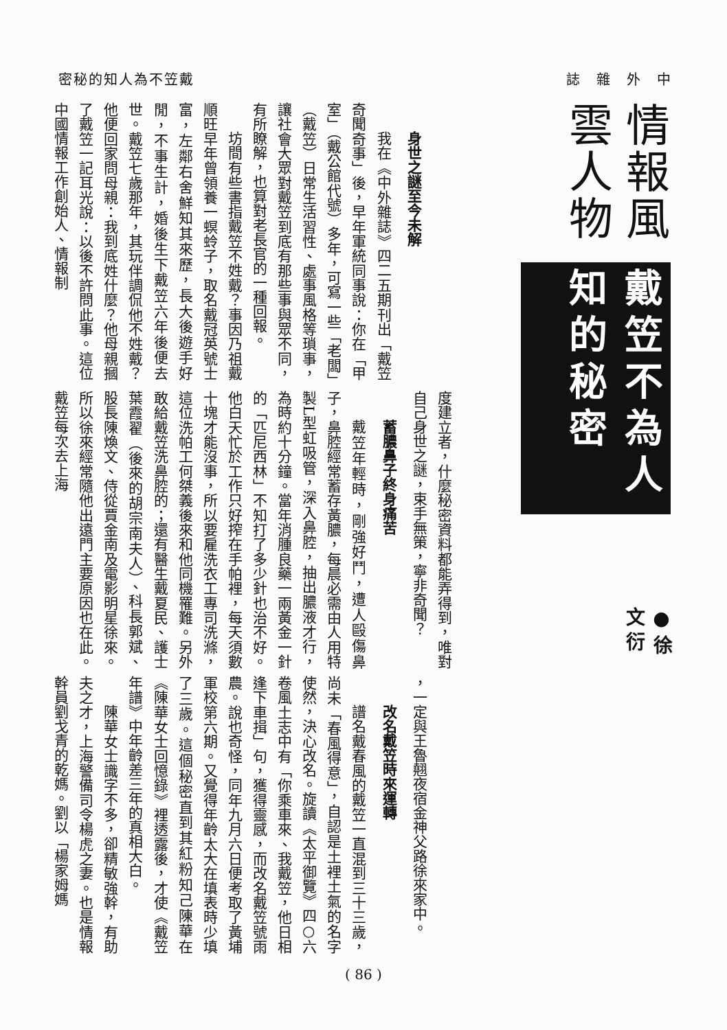密秘的知人為不笠戴 誌　雜　外　中
情報風雲人物
戴笠不為人知的秘密
●徐文衍
身世之謎至今未解
我在《中外雜誌》四二五期刊出「戴笠奇聞奇事」後，早年軍統同事說：你在「甲室」（戴公館代號）多年，可寫一些「老闆」（戴笠）日常生活習性、處事風格等瑣事，讓社會大眾對戴笠到底有那些事與眾不同，有所瞭解，也算對老長官的一種回報。
坊間有些書指戴笠不姓戴？事因乃祖戴順旺早年曾領養一螟蛉子，取名戴冠英號士富，左鄰右舍鮮知其來歷，長大後遊手好閒，不事生計，婚後生下戴笠六年後便去世。戴笠七歲那年，其玩伴調侃他不姓戴？他便回家問母親：我到底姓什麼？他母親摑了戴笠一記耳光說：以後不許問此事。這位中國情報工作創始人、情報制
度建立者，什麼秘密資料都能弄得到，唯對自己身世之謎，束手無策，寧非奇聞？
蓄膿鼻子終身痛苦
戴笠年輕時，剛強好鬥，遭人毆傷鼻子，鼻腔經常蓄存黃膿，每晨必需由人用特製L型虹吸管，深入鼻腔，抽出膿液才行，為時約十分鐘。當年消腫良藥一兩黃金一針的「匹尼西林」不知打了多少針也治不好。他白天忙於工作只好搾在手帕裡，每天須數十塊才能沒事，所以要雇洗衣工專司洗滌，這位洗帕工何桀義後來和他同機罹難。另外敢給戴笠洗鼻腔的；還有醫生戴夏民、護士葉霞翟（後來的胡宗南夫人）、科長郭斌、股長陳煥文、侍從賈金南及電影明星徐來。所以徐來經常隨他出遠門主要原因也在此。戴笠每次去上海
，一定與王魯翹夜宿金神父路徐來家中。
改名戴笠時來運轉
譜名戴春風的戴笠一直混到三十三歲，尚未「春風得意」，自認是土裡土氣的名字使然，決心改名。旋讀《太平御覽》四○六卷風土志中有「你乘車來、我戴笠，他日相逢下車揖」句，獲得靈感，而改名戴笠號雨農。說也奇怪，同年九月六日便考取了黃埔軍校第六期。又覺得年齡太大在填表時少填了三歲。這個秘密直到其紅粉知己陳華在《陳華女士回憶錄》裡透露後，才使《戴笠年譜》中年齡差三年的真相大白。
陳華女士識字不多，卻精敏強幹，有助夫之才，上海警備司令楊虎之妻。也是情報幹員劉戈青的乾媽。劉以「楊家姆媽
( 86 )